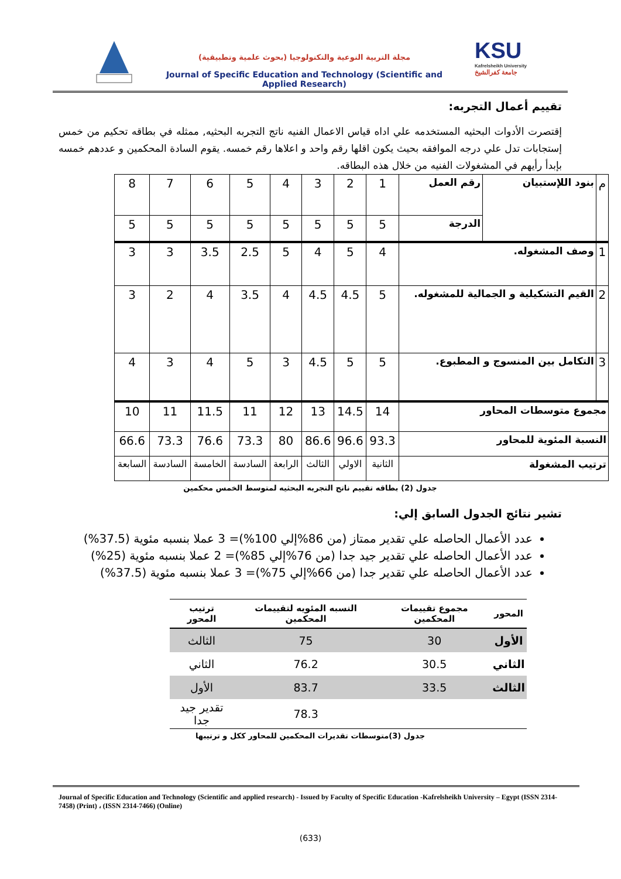مجلة التربية النوعية والتكنولوجيا (بحوث علمية وتطبيقية)
Journal of Specific Education and Technology (Scientific and Applied Research)
KSU
Kafrelsheikh University
جامعة كفرالشيخ
تقييم أعمال التجربه:
إقتصرت الأدوات البحثيه المستخدمه علي اداه قياس الاعمال الفنيه ناتج التجربه البحثيه, ممثله في بطاقه تحكيم من خمس إستجابات تدل علي درجه الموافقه بحيث يكون اقلها رقم واحد و اعلاها رقم خمسه. يقوم السادة المحكمين و عددهم خمسه بإبدأ رأيهم في المشغولات الفنيه من خلال هذه البطاقه.
| م | بنود اللإستبيان | رقم العمل | 1 | 2 | 3 | 4 | 5 | 6 | 7 | 8 |
| | | الدرجة | 5 | 5 | 5 | 5 | 5 | 5 | 5 | 5 |
| 1 | وصف المشغوله. | | 4 | 5 | 4 | 5 | 2.5 | 3.5 | 3 | 3 |
| 2 | القيم التشكيلية و الجمالية للمشغوله. | | 5 | 4.5 | 4.5 | 4 | 3.5 | 4 | 2 | 3 |
| 3 | التكامل بين المنسوج و المطبوع. | | 5 | 5 | 4.5 | 3 | 5 | 4 | 3 | 4 |
| مجموع متوسطات المحاور | | | 14 | 14.5 | 13 | 12 | 11 | 11.5 | 11 | 10 |
| النسبة المئوية للمحاور | | | 93.3 | 96.6 | 86.6 | 80 | 73.3 | 76.6 | 73.3 | 66.6 |
| ترتيب المشغولة | | | الثانية | الاولي | الثالث | الرابعة | السادسة | الخامسة | السادسة | السابعة |
جدول (2) بطاقه تقييم ناتج التجربه البحثيه لمتوسط الخمس محكمين
تشير نتائج الجدول السابق إلي:
عدد الأعمال الحاصله علي تقدير ممتاز (من 86%إلي 100%)= 3 عملا بنسبه مئوية (37.5%)
عدد الأعمال الحاصله علي تقدير جيد جدا (من 76%إلي 85%)= 2 عملا بنسبه مئوية (25%)
عدد الأعمال الحاصله علي تقدير جدا (من 66%إلي 75%)= 3 عملا بنسبه مئوية (37.5%)
| المحور | مجموع تقييمات المحكمين | النسبه المئويه لتقييمات المحكمين | ترتيب المحور |
| --- | --- | --- | --- |
| الأول | 30 | 75 | الثالث |
| الثاني | 30.5 | 76.2 | الثاني |
| الثالث | 33.5 | 83.7 | الأول |
| | | 78.3 | تقدير جيد جدا |
جدول (3)متوسطات تقديرات المحكمين للمحاور ككل و ترتيبها
Journal of Specific Education and Technology (Scientific and applied research) - Issued by Faculty of Specific Education -Kafrelsheikh University – Egypt (ISSN 2314-7458) (Print) ، (ISSN 2314-7466) (Online)
(633)